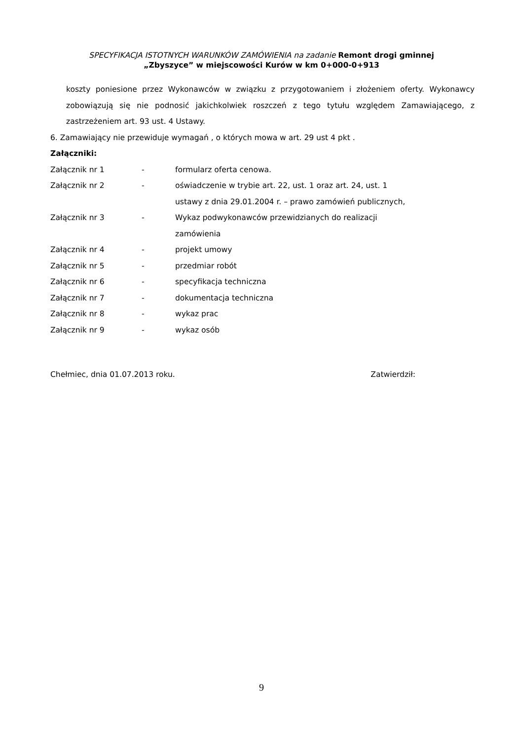SPECYFIKACJA ISTOTNYCH WARUNKÓW ZAMÓWIENIA na zadanie Remont drogi gminnej
„Zbyszyce” w miejscowości Kurów w km 0+000-0+913
koszty poniesione przez Wykonawców w związku z przygotowaniem i złożeniem oferty. Wykonawcy zobowiązują się nie podnosić jakichkolwiek roszczeń z tego tytułu względem Zamawiającego, z zastrzeżeniem art. 93 ust. 4 Ustawy.
6. Zamawiający nie przewiduje wymagań , o których mowa w art. 29 ust 4 pkt .
Załączniki:
| Załącznik nr 1 | - | formularz oferta cenowa. |
| Załącznik nr 2 | - | oświadczenie w trybie art. 22, ust. 1 oraz art. 24, ust. 1 ustawy z dnia 29.01.2004 r. – prawo zamówień publicznych, |
| Załącznik nr 3 | - | Wykaz podwykonawców przewidzianych do realizacji zamówienia |
| Załącznik nr 4 | - | projekt umowy |
| Załącznik nr 5 | - | przedmiar robót |
| Załącznik nr 6 | - | specyfikacja techniczna |
| Załącznik nr 7 | - | dokumentacja techniczna |
| Załącznik nr 8 | - | wykaz prac |
| Załącznik nr 9 | - | wykaz osób |
Chełmiec, dnia 01.07.2013 roku. Zatwierdził:
9